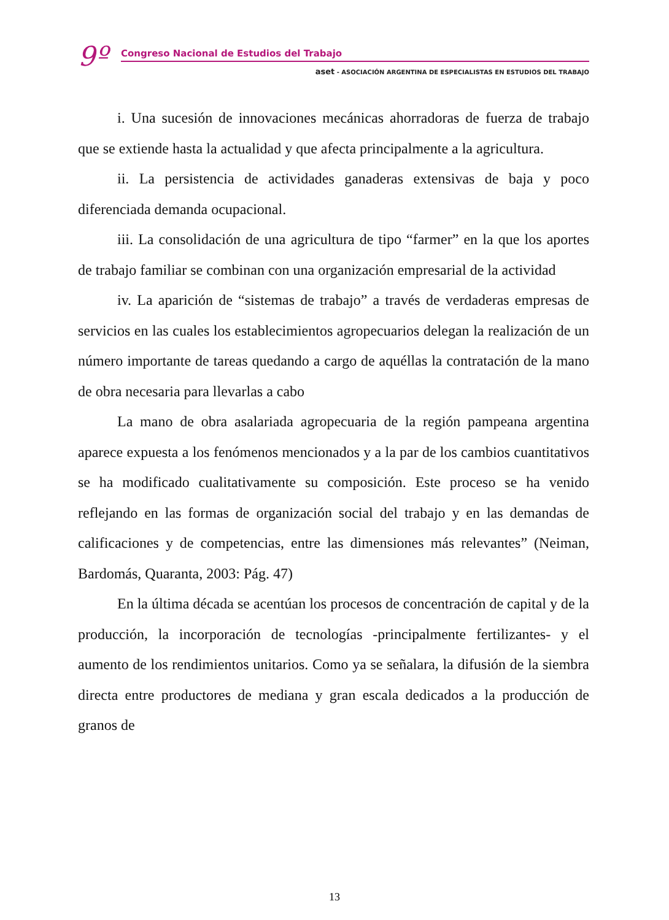9º
Congreso Nacional de Estudios del Trabajo
aset - ASOCIACIÓN ARGENTINA DE ESPECIALISTAS EN ESTUDIOS DEL TRABAJO
i. Una sucesión de innovaciones mecánicas ahorradoras de fuerza de trabajo que se extiende hasta la actualidad y que afecta principalmente a la agricultura.
ii. La persistencia de actividades ganaderas extensivas de baja y poco diferenciada demanda ocupacional.
iii. La consolidación de una agricultura de tipo “farmer” en la que los aportes de trabajo familiar se combinan con una organización empresarial de la actividad
iv. La aparición de “sistemas de trabajo” a través de verdaderas empresas de servicios en las cuales los establecimientos agropecuarios delegan la realización de un número importante de tareas quedando a cargo de aquéllas la contratación de la mano de obra necesaria para llevarlas a cabo
La mano de obra asalariada agropecuaria de la región pampeana argentina aparece expuesta a los fenómenos mencionados y a la par de los cambios cuantitativos se ha modificado cualitativamente su composición. Este proceso se ha venido reflejando en las formas de organización social del trabajo y en las demandas de calificaciones y de competencias, entre las dimensiones más relevantes” (Neiman, Bardomás, Quaranta, 2003: Pág. 47)
En la última década se acentúan los procesos de concentración de capital y de la producción, la incorporación de tecnologías -principalmente fertilizantes- y el aumento de los rendimientos unitarios. Como ya se señalara, la difusión de la siembra directa entre productores de mediana y gran escala dedicados a la producción de granos de
13